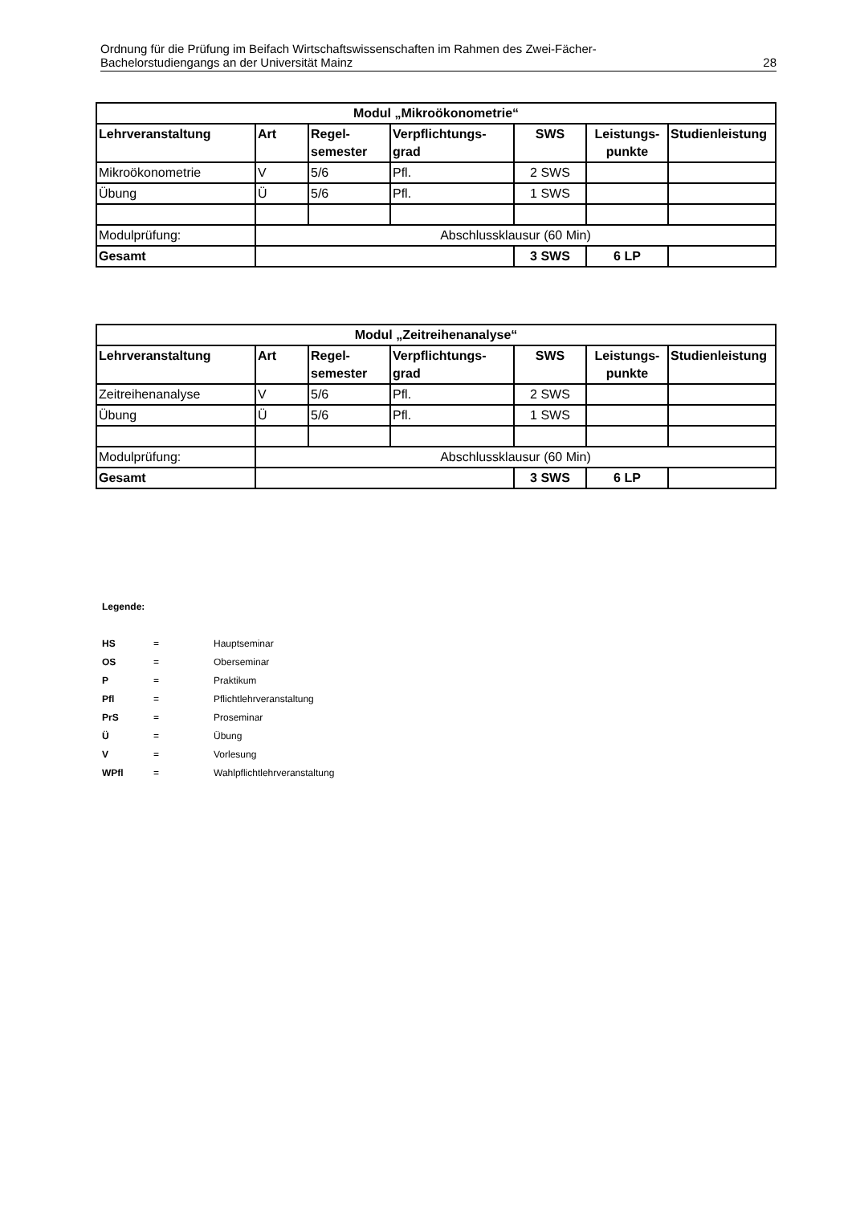Ordnung für die Prüfung im Beifach Wirtschaftswissenschaften im Rahmen des Zwei-Fächer-
Bachelorstudiengangs an der Universität Mainz 28
| Modul „Mikroökonometrie“ | | | | | | |
| --- | --- | --- | --- | --- | --- | --- |
| Lehrveranstaltung | Art | Regel- semester | Verpflichtungs- grad | SWS | Leistungs- punkte | Studienleistung |
| Mikroökonometrie | V | 5/6 | Pfl. | 2 SWS | | |
| Übung | Ü | 5/6 | Pfl. | 1 SWS | | |
| Modulprüfung: | Abschlussklausur (60 Min) | | | | | |
| Gesamt | | | | 3 SWS | 6 LP | |
| Modul „Zeitreihenanalyse“ | | | | | | |
| --- | --- | --- | --- | --- | --- | --- |
| Lehrveranstaltung | Art | Regel- semester | Verpflichtungs- grad | SWS | Leistungs- punkte | Studienleistung |
| Zeitreihenanalyse | V | 5/6 | Pfl. | 2 SWS | | |
| Übung | Ü | 5/6 | Pfl. | 1 SWS | | |
| Modulprüfung: | Abschlussklausur (60 Min) | | | | | |
| Gesamt | | | | 3 SWS | 6 LP | |
Legende:
| HS | = | Hauptseminar |
| OS | = | Oberseminar |
| P | = | Praktikum |
| Pfl | = | Pflichtlehrveranstaltung |
| PrS | = | Proseminar |
| Ü | = | Übung |
| V | = | Vorlesung |
| WPfl | = | Wahlpflichtlehrveranstaltung |